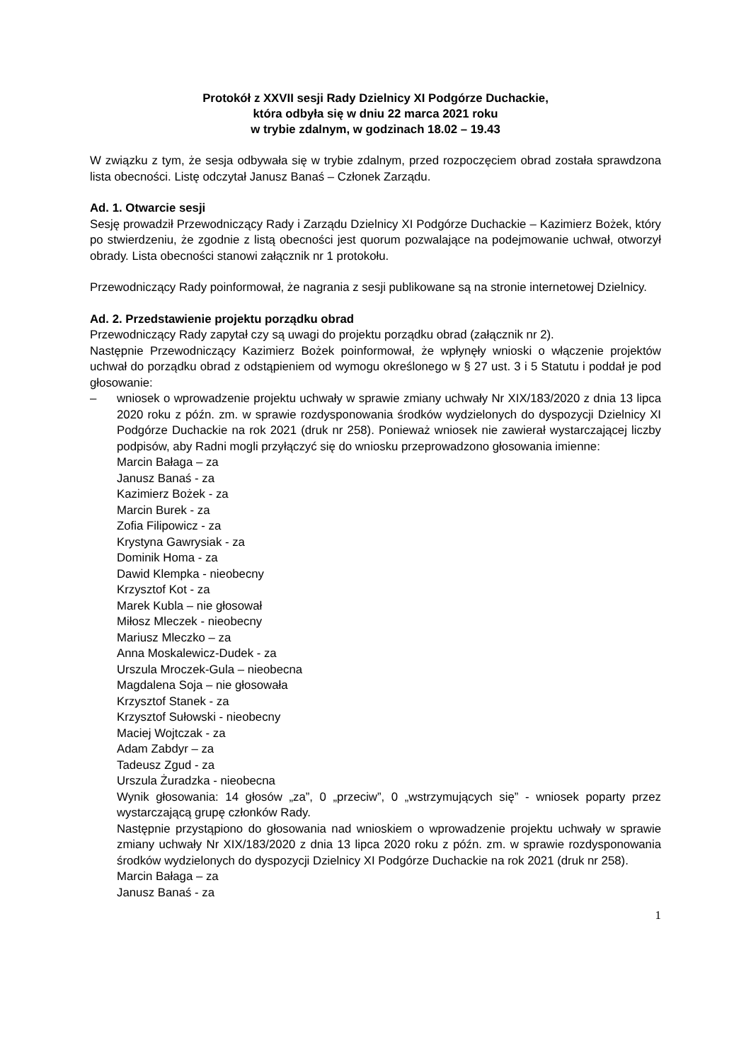Protokół z XXVII sesji Rady Dzielnicy XI Podgórze Duchackie,
która odbyła się w dniu 22 marca 2021 roku
w trybie zdalnym, w godzinach 18.02 – 19.43
W związku z tym, że sesja odbywała się w trybie zdalnym, przed rozpoczęciem obrad została sprawdzona lista obecności. Listę odczytał Janusz Banaś – Członek Zarządu.
Ad. 1. Otwarcie sesji
Sesję prowadził Przewodniczący Rady i Zarządu Dzielnicy XI Podgórze Duchackie – Kazimierz Bożek, który po stwierdzeniu, że zgodnie z listą obecności jest quorum pozwalające na podejmowanie uchwał, otworzył obrady. Lista obecności stanowi załącznik nr 1 protokołu.
Przewodniczący Rady poinformował, że nagrania z sesji publikowane są na stronie internetowej Dzielnicy.
Ad. 2. Przedstawienie projektu porządku obrad
Przewodniczący Rady zapytał czy są uwagi do projektu porządku obrad (załącznik nr 2).
Następnie Przewodniczący Kazimierz Bożek poinformował, że wpłynęły wnioski o włączenie projektów uchwał do porządku obrad z odstąpieniem od wymogu określonego w § 27 ust. 3 i 5 Statutu i poddał je pod głosowanie:
– wniosek o wprowadzenie projektu uchwały w sprawie zmiany uchwały Nr XIX/183/2020 z dnia 13 lipca 2020 roku z późn. zm. w sprawie rozdysponowania środków wydzielonych do dyspozycji Dzielnicy XI Podgórze Duchackie na rok 2021 (druk nr 258). Ponieważ wniosek nie zawierał wystarczającej liczby podpisów, aby Radni mogli przyłączyć się do wniosku przeprowadzono głosowania imienne:
Marcin Bałaga – za
Janusz Banaś - za
Kazimierz Bożek - za
Marcin Burek - za
Zofia Filipowicz - za
Krystyna Gawrysiak - za
Dominik Homa - za
Dawid Klempka - nieobecny
Krzysztof Kot - za
Marek Kubla – nie głosował
Miłosz Mleczek - nieobecny
Mariusz Mleczko – za
Anna Moskalewicz-Dudek - za
Urszula Mroczek-Gula – nieobecna
Magdalena Soja – nie głosowała
Krzysztof Stanek - za
Krzysztof Sułowski - nieobecny
Maciej Wojtczak - za
Adam Zabdyr – za
Tadeusz Zgud - za
Urszula Żuradzka - nieobecna
Wynik głosowania: 14 głosów „za”, 0 „przeciw”, 0 „wstrzymujących się” - wniosek poparty przez wystarczającą grupę członków Rady.
Następnie przystąpiono do głosowania nad wnioskiem o wprowadzenie projektu uchwały w sprawie zmiany uchwały Nr XIX/183/2020 z dnia 13 lipca 2020 roku z późn. zm. w sprawie rozdysponowania środków wydzielonych do dyspozycji Dzielnicy XI Podgórze Duchackie na rok 2021 (druk nr 258).
Marcin Bałaga – za
Janusz Banaś - za
1